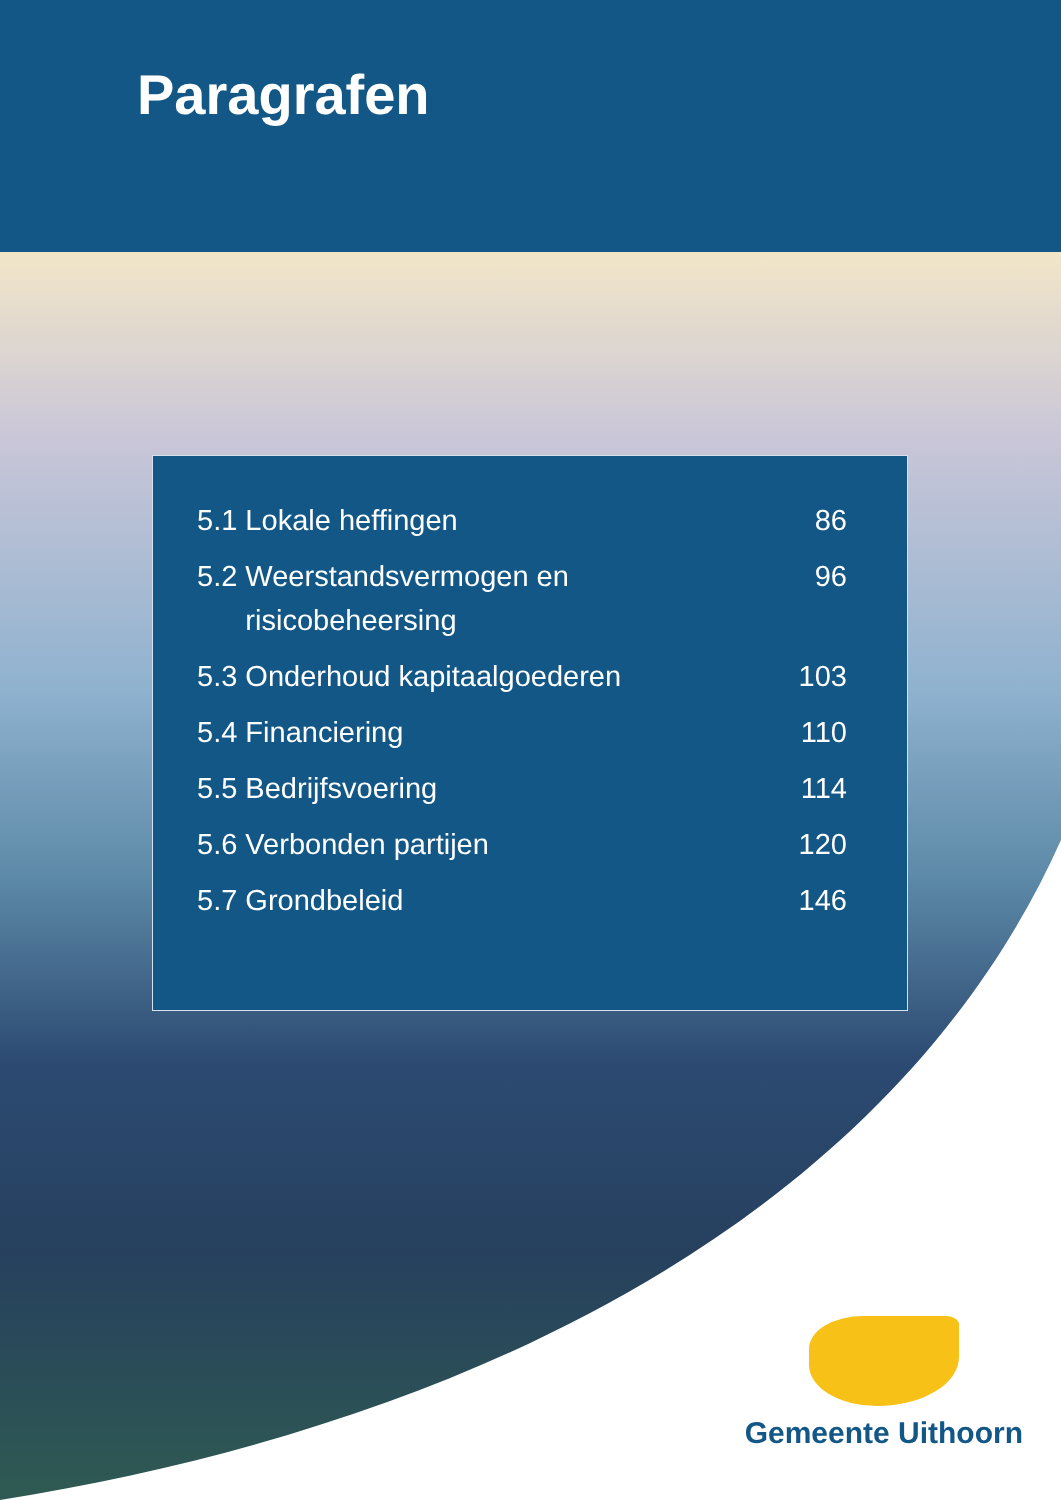Paragrafen
| 5.1 Lokale heffingen | 86 |
| 5.2 Weerstandsvermogen en risicobeheersing | 96 |
| 5.3 Onderhoud kapitaalgoederen | 103 |
| 5.4 Financiering | 110 |
| 5.5 Bedrijfsvoering | 114 |
| 5.6 Verbonden partijen | 120 |
| 5.7 Grondbeleid | 146 |
Gemeente Uithoorn